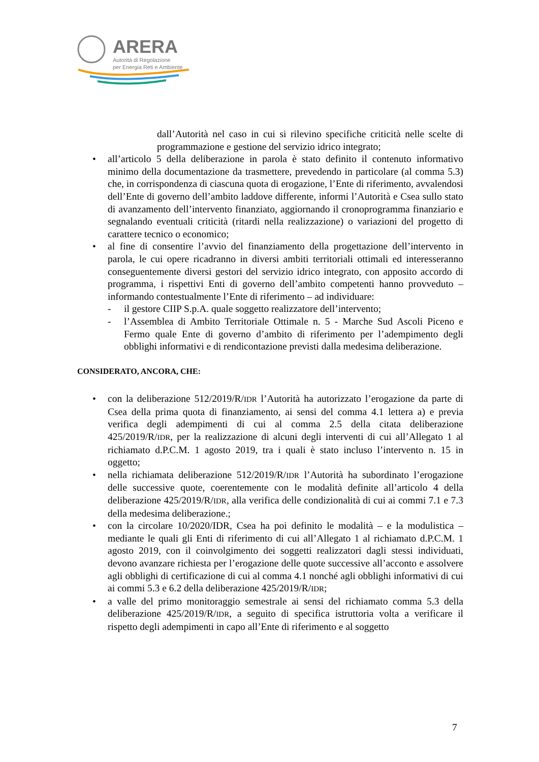ARERA
Autorità di Regolazione
per Energia Reti e Ambiente
dall’Autorità nel caso in cui si rilevino specifiche criticità nelle scelte di programmazione e gestione del servizio idrico integrato;
• all’articolo 5 della deliberazione in parola è stato definito il contenuto informativo minimo della documentazione da trasmettere, prevedendo in particolare (al comma 5.3) che, in corrispondenza di ciascuna quota di erogazione, l’Ente di riferimento, avvalendosi dell’Ente di governo dell’ambito laddove differente, informi l’Autorità e Csea sullo stato di avanzamento dell’intervento finanziato, aggiornando il cronoprogramma finanziario e segnalando eventuali criticità (ritardi nella realizzazione) o variazioni del progetto di carattere tecnico o economico;
• al fine di consentire l’avvio del finanziamento della progettazione dell’intervento in parola, le cui opere ricadranno in diversi ambiti territoriali ottimali ed interesseranno conseguentemente diversi gestori del servizio idrico integrato, con apposito accordo di programma, i rispettivi Enti di governo dell’ambito competenti hanno provveduto – informando contestualmente l’Ente di riferimento – ad individuare:
- il gestore CIIP S.p.A. quale soggetto realizzatore dell’intervento;
- l’Assemblea di Ambito Territoriale Ottimale n. 5 - Marche Sud Ascoli Piceno e Fermo quale Ente di governo d’ambito di riferimento per l’adempimento degli obblighi informativi e di rendicontazione previsti dalla medesima deliberazione.
CONSIDERATO, ANCORA, CHE:
• con la deliberazione 512/2019/R/IDR l’Autorità ha autorizzato l’erogazione da parte di Csea della prima quota di finanziamento, ai sensi del comma 4.1 lettera a) e previa verifica degli adempimenti di cui al comma 2.5 della citata deliberazione 425/2019/R/IDR, per la realizzazione di alcuni degli interventi di cui all’Allegato 1 al richiamato d.P.C.M. 1 agosto 2019, tra i quali è stato incluso l’intervento n. 15 in oggetto;
• nella richiamata deliberazione 512/2019/R/IDR l’Autorità ha subordinato l’erogazione delle successive quote, coerentemente con le modalità definite all’articolo 4 della deliberazione 425/2019/R/IDR, alla verifica delle condizionalità di cui ai commi 7.1 e 7.3 della medesima deliberazione.;
• con la circolare 10/2020/IDR, Csea ha poi definito le modalità – e la modulistica – mediante le quali gli Enti di riferimento di cui all’Allegato 1 al richiamato d.P.C.M. 1 agosto 2019, con il coinvolgimento dei soggetti realizzatori dagli stessi individuati, devono avanzare richiesta per l’erogazione delle quote successive all’acconto e assolvere agli obblighi di certificazione di cui al comma 4.1 nonché agli obblighi informativi di cui ai commi 5.3 e 6.2 della deliberazione 425/2019/R/IDR;
• a valle del primo monitoraggio semestrale ai sensi del richiamato comma 5.3 della deliberazione 425/2019/R/IDR, a seguito di specifica istruttoria volta a verificare il rispetto degli adempimenti in capo all’Ente di riferimento e al soggetto
7